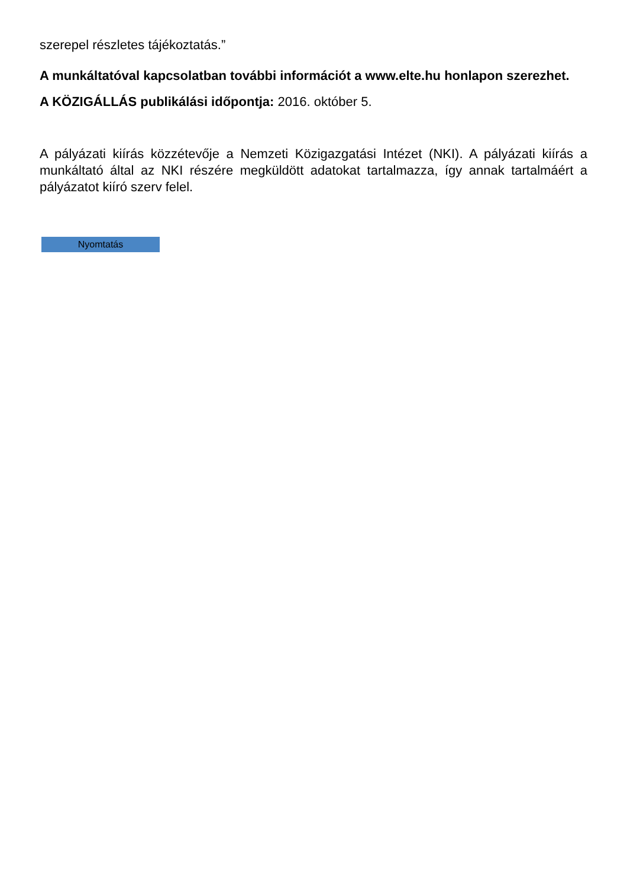szerepel részletes tájékoztatás.”
A munkáltatóval kapcsolatban további információt a www.elte.hu honlapon szerezhet.
A KÖZIGÁLLÁS publikálási időpontja: 2016. október 5.
A pályázati kiírás közzétevője a Nemzeti Közigazgatási Intézet (NKI). A pályázati kiírás a munkáltató által az NKI részére megküldött adatokat tartalmazza, így annak tartalmáért a pályázatot kiíró szerv felel.
Nyomtatás